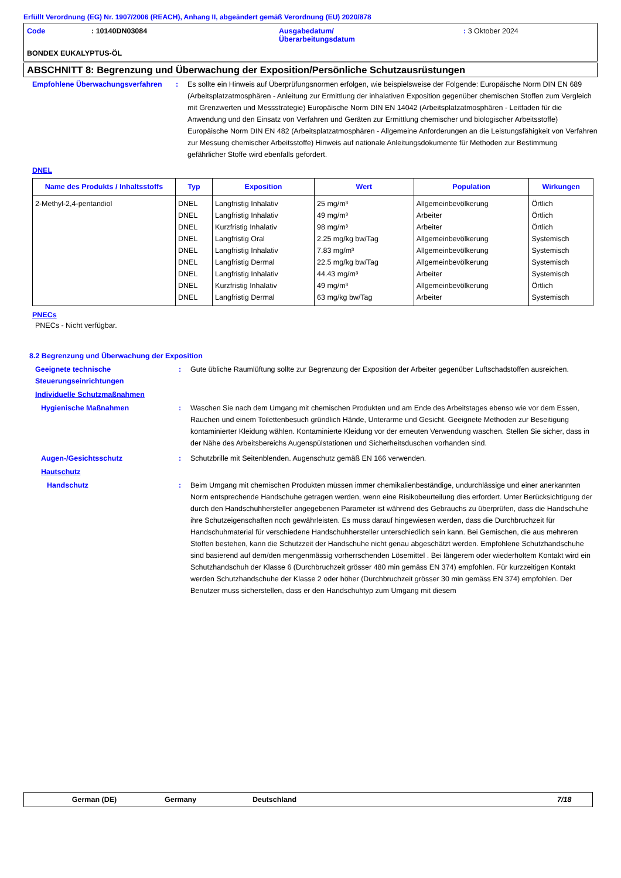Erfüllt Verordnung (EG) Nr. 1907/2006 (REACH), Anhang II, abgeändert gemäß Verordnung (EU) 2020/878
Code : 10140DN03084 Ausgabedatum/
Überarbeitungsdatum
: 3 Oktober 2024
BONDEX EUKALYPTUS-ÖL
ABSCHNITT 8: Begrenzung und Überwachung der Exposition/Persönliche Schutzausrüstungen
Empfohlene Überwachungsverfahren : Es sollte ein Hinweis auf Überprüfungsnormen erfolgen, wie beispielsweise der Folgende: Europäische Norm DIN EN 689 (Arbeitsplatzatmosphären - Anleitung zur Ermittlung der inhalativen Exposition gegenüber chemischen Stoffen zum Vergleich mit Grenzwerten und Messstrategie) Europäische Norm DIN EN 14042 (Arbeitsplatzatmosphären - Leitfaden für die Anwendung und den Einsatz von Verfahren und Geräten zur Ermittlung chemischer und biologischer Arbeitsstoffe) Europäische Norm DIN EN 482 (Arbeitsplatzatmosphären - Allgemeine Anforderungen an die Leistungsfähigkeit von Verfahren zur Messung chemischer Arbeitsstoffe) Hinweis auf nationale Anleitungsdokumente für Methoden zur Bestimmung gefährlicher Stoffe wird ebenfalls gefordert.
DNEL
| Name des Produkts / Inhaltsstoffs | Typ | Exposition | Wert | Population | Wirkungen |
| --- | --- | --- | --- | --- | --- |
| 2-Methyl-2,4-pentandiol | DNEL DNEL DNEL DNEL DNEL DNEL DNEL DNEL DNEL | Langfristig Inhalativ Langfristig Inhalativ Kurzfristig Inhalativ Langfristig Oral Langfristig Inhalativ Langfristig Dermal Langfristig Inhalativ Kurzfristig Inhalativ Langfristig Dermal | 25 mg/m³ 49 mg/m³ 98 mg/m³ 2.25 mg/kg bw/Tag 7.83 mg/m³ 22.5 mg/kg bw/Tag 44.43 mg/m³ 49 mg/m³ 63 mg/kg bw/Tag | Allgemeinbevölkerung Arbeiter Arbeiter Allgemeinbevölkerung Allgemeinbevölkerung Allgemeinbevölkerung Arbeiter Allgemeinbevölkerung Arbeiter | Örtlich Örtlich Örtlich Systemisch Systemisch Systemisch Systemisch Örtlich Systemisch |
PNECs
PNECs - Nicht verfügbar.
8.2 Begrenzung und Überwachung der Exposition
Geeignete technische Steuerungseinrichtungen
: Gute übliche Raumlüftung sollte zur Begrenzung der Exposition der Arbeiter gegenüber Luftschadstoffen ausreichen.
Individuelle Schutzmaßnahmen
Hygienische Maßnahmen : Waschen Sie nach dem Umgang mit chemischen Produkten und am Ende des Arbeitstages ebenso wie vor dem Essen, Rauchen und einem Toilettenbesuch gründlich Hände, Unterarme und Gesicht. Geeignete Methoden zur Beseitigung kontaminierter Kleidung wählen. Kontaminierte Kleidung vor der erneuten Verwendung waschen. Stellen Sie sicher, dass in der Nähe des Arbeitsbereichs Augenspülstationen und Sicherheitsduschen vorhanden sind.
Augen-/Gesichtsschutz : Schutzbrille mit Seitenblenden. Augenschutz gemäß EN 166 verwenden.
Hautschutz
Handschutz : Beim Umgang mit chemischen Produkten müssen immer chemikalienbeständige, undurchlässige und einer anerkannten Norm entsprechende Handschuhe getragen werden, wenn eine Risikobeurteilung dies erfordert. Unter Berücksichtigung der durch den Handschuhhersteller angegebenen Parameter ist während des Gebrauchs zu überprüfen, dass die Handschuhe ihre Schutzeigenschaften noch gewährleisten. Es muss darauf hingewiesen werden, dass die Durchbruchzeit für Handschuhmaterial für verschiedene Handschuhhersteller unterschiedlich sein kann. Bei Gemischen, die aus mehreren Stoffen bestehen, kann die Schutzzeit der Handschuhe nicht genau abgeschätzt werden. Empfohlene Schutzhandschuhe sind basierend auf dem/den mengenmässig vorherrschenden Lösemittel . Bei längerem oder wiederholtem Kontakt wird ein Schutzhandschuh der Klasse 6 (Durchbruchzeit grösser 480 min gemäss EN 374) empfohlen. Für kurzzeitigen Kontakt werden Schutzhandschuhe der Klasse 2 oder höher (Durchbruchzeit grösser 30 min gemäss EN 374) empfohlen. Der Benutzer muss sicherstellen, dass er den Handschuhtyp zum Umgang mit diesem
German (DE) Germany Deutschland 7/18